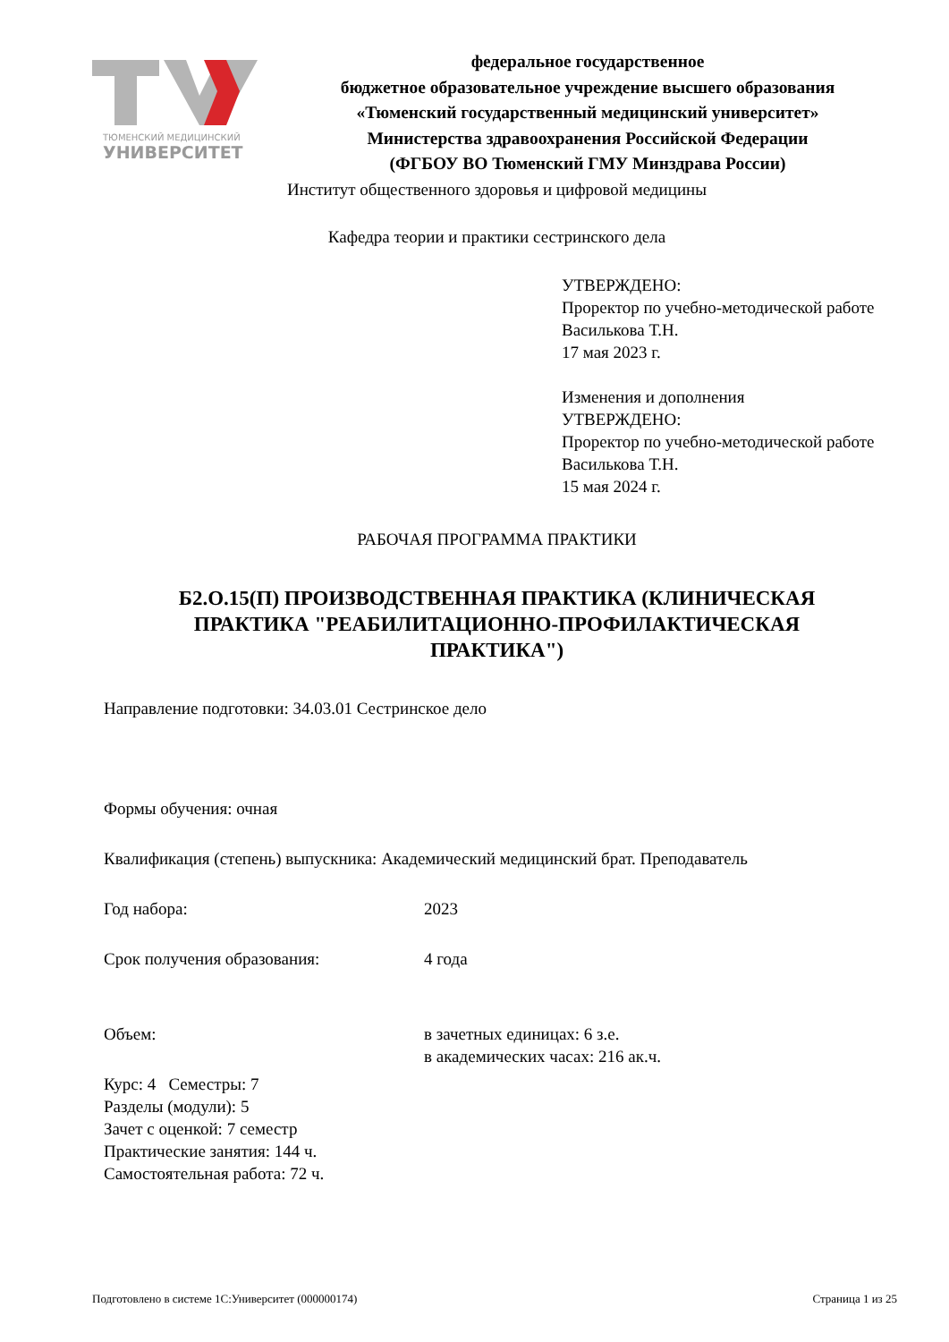ТЮМЕНСКИЙ МЕДИЦИНСКИЙ
УНИВЕРСИТЕТ
федеральное государственное
бюджетное образовательное учреждение высшего образования
«Тюменский государственный медицинский университет»
Министерства здравоохранения Российской Федерации
(ФГБОУ ВО Тюменский ГМУ Минздрава России)
Институт общественного здоровья и цифровой медицины
Кафедра теории и практики сестринского дела
УТВЕРЖДЕНО:
Проректор по учебно-методической работе
Василькова Т.Н.
17 мая 2023 г.
Изменения и дополнения
УТВЕРЖДЕНО:
Проректор по учебно-методической работе
Василькова Т.Н.
15 мая 2024 г.
РАБОЧАЯ ПРОГРАММА ПРАКТИКИ
Б2.О.15(П) ПРОИЗВОДСТВЕННАЯ ПРАКТИКА (КЛИНИЧЕСКАЯ ПРАКТИКА "РЕАБИЛИТАЦИОННО-ПРОФИЛАКТИЧЕСКАЯ ПРАКТИКА")
Направление подготовки: 34.03.01 Сестринское дело
Формы обучения: очная
Квалификация (степень) выпускника: Академический медицинский брат. Преподаватель
Год набора: 2023
Срок получения образования: 4 года
Объем: в зачетных единицах: 6 з.е.
в академических часах: 216 ак.ч.
Курс: 4 Семестры: 7
Разделы (модули): 5
Зачет с оценкой: 7 семестр
Практические занятия: 144 ч.
Самостоятельная работа: 72 ч.
Подготовлено в системе 1С:Университет (000000174) Страница 1 из 25